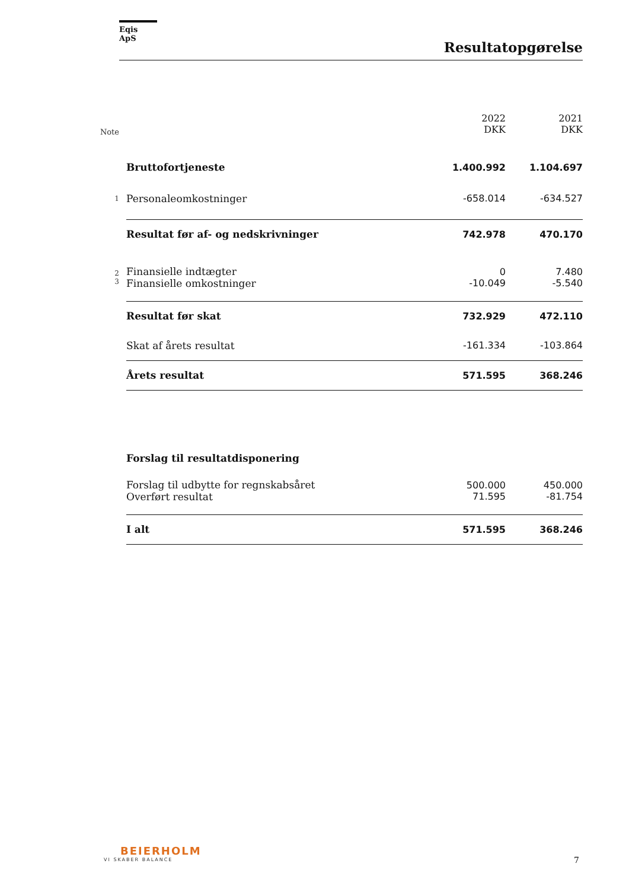Eqis ApS
Resultatopgørelse
| Note | | 2022 DKK | 2021 DKK |
| --- | --- | --- | --- |
| | Bruttofortjeneste | 1.400.992 | 1.104.697 |
| 1 | Personaleomkostninger | -658.014 | -634.527 |
| | Resultat før af- og nedskrivninger | 742.978 | 470.170 |
| 2 | Finansielle indtægter | 0 | 7.480 |
| 3 | Finansielle omkostninger | -10.049 | -5.540 |
| | Resultat før skat | 732.929 | 472.110 |
| | Skat af årets resultat | -161.334 | -103.864 |
| | Årets resultat | 571.595 | 368.246 |
| | Forslag til resultatdisponering | | |
| | Forslag til udbytte for regnskabsåret | 500.000 | 450.000 |
| | Overført resultat | 71.595 | -81.754 |
| | I alt | 571.595 | 368.246 |
BEIERHOLM
VI SKABER BALANCE
7